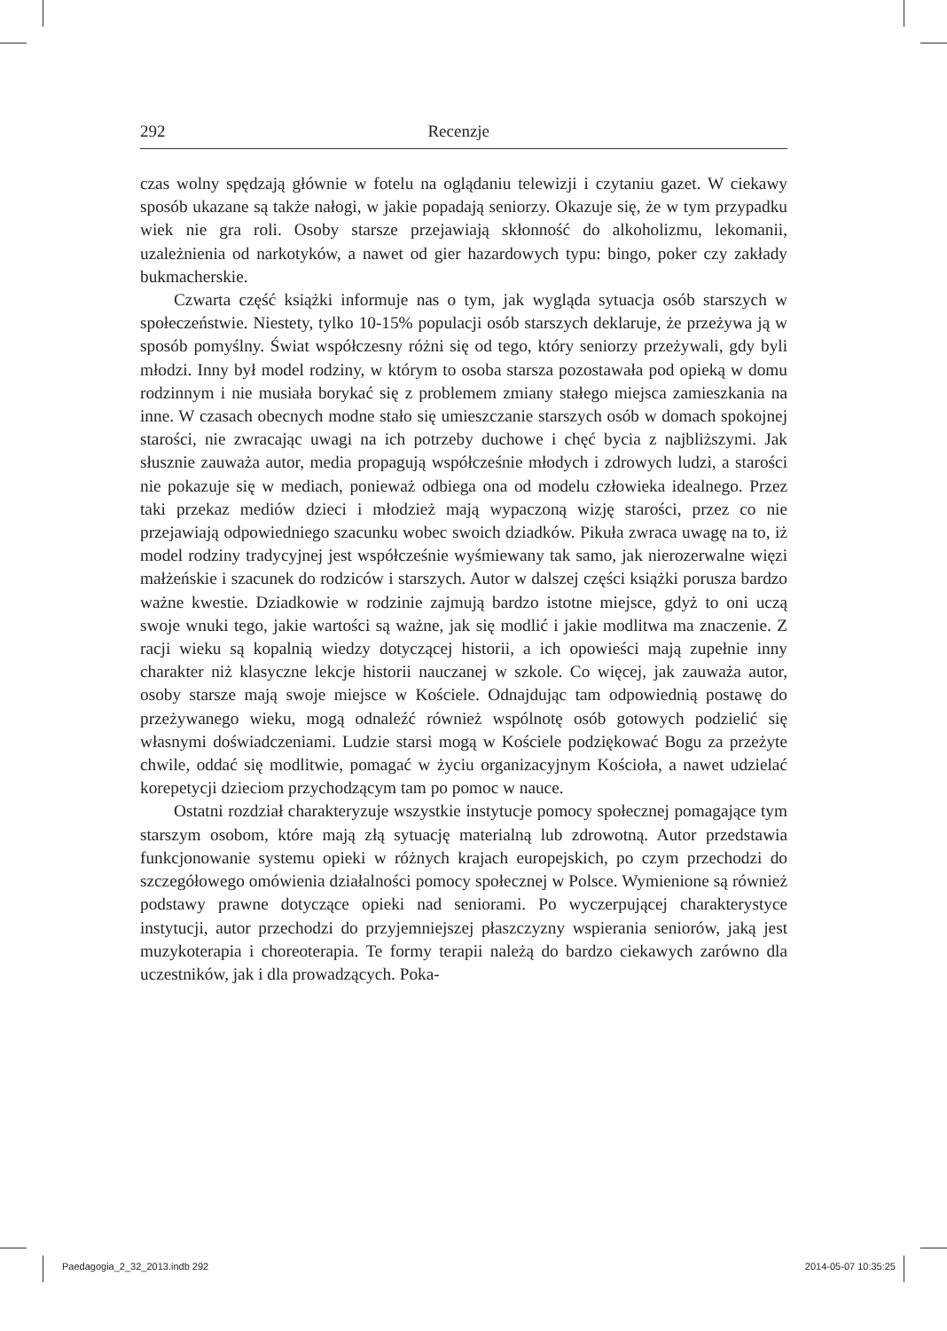292 Recenzje
czas wolny spędzają głównie w fotelu na oglądaniu telewizji i czytaniu gazet. W ciekawy sposób ukazane są także nałogi, w jakie popadają seniorzy. Okazuje się, że w tym przypadku wiek nie gra roli. Osoby starsze przejawiają skłonność do alkoholizmu, lekomanii, uzależnienia od narkotyków, a nawet od gier hazardowych typu: bingo, poker czy zakłady bukmacherskie.
Czwarta część książki informuje nas o tym, jak wygląda sytuacja osób starszych w społeczeństwie. Niestety, tylko 10-15% populacji osób starszych deklaruje, że przeżywa ją w sposób pomyślny. Świat współczesny różni się od tego, który seniorzy przeżywali, gdy byli młodzi. Inny był model rodziny, w którym to osoba starsza pozostawała pod opieką w domu rodzinnym i nie musiała borykać się z problemem zmiany stałego miejsca zamieszkania na inne. W czasach obecnych modne stało się umieszczanie starszych osób w domach spokojnej starości, nie zwracając uwagi na ich potrzeby duchowe i chęć bycia z najbliższymi. Jak słusznie zauważa autor, media propagują współcześnie młodych i zdrowych ludzi, a starości nie pokazuje się w mediach, ponieważ odbiega ona od modelu człowieka idealnego. Przez taki przekaz mediów dzieci i młodzież mają wypaczoną wizję starości, przez co nie przejawiają odpowiedniego szacunku wobec swoich dziadków. Pikuła zwraca uwagę na to, iż model rodziny tradycyjnej jest współcześnie wyśmiewany tak samo, jak nierozerwalne więzi małżeńskie i szacunek do rodziców i starszych. Autor w dalszej części książki porusza bardzo ważne kwestie. Dziadkowie w rodzinie zajmują bardzo istotne miejsce, gdyż to oni uczą swoje wnuki tego, jakie wartości są ważne, jak się modlić i jakie modlitwa ma znaczenie. Z racji wieku są kopalnią wiedzy dotyczącej historii, a ich opowieści mają zupełnie inny charakter niż klasyczne lekcje historii nauczanej w szkole. Co więcej, jak zauważa autor, osoby starsze mają swoje miejsce w Kościele. Odnajdując tam odpowiednią postawę do przeżywanego wieku, mogą odnaleźć również wspólnotę osób gotowych podzielić się własnymi doświadczeniami. Ludzie starsi mogą w Kościele podziękować Bogu za przeżyte chwile, oddać się modlitwie, pomagać w życiu organizacyjnym Kościoła, a nawet udzielać korepetycji dzieciom przychodzącym tam po pomoc w nauce.
Ostatni rozdział charakteryzuje wszystkie instytucje pomocy społecznej pomagające tym starszym osobom, które mają złą sytuację materialną lub zdrowotną. Autor przedstawia funkcjonowanie systemu opieki w różnych krajach europejskich, po czym przechodzi do szczegółowego omówienia działalności pomocy społecznej w Polsce. Wymienione są również podstawy prawne dotyczące opieki nad seniorami. Po wyczerpującej charakterystyce instytucji, autor przechodzi do przyjemniejszej płaszczyzny wspierania seniorów, jaką jest muzykoterapia i choreoterapia. Te formy terapii należą do bardzo ciekawych zarówno dla uczestników, jak i dla prowadzących. Poka-
Paedagogia_2_32_2013.indb 292 2014-05-07 10:35:25